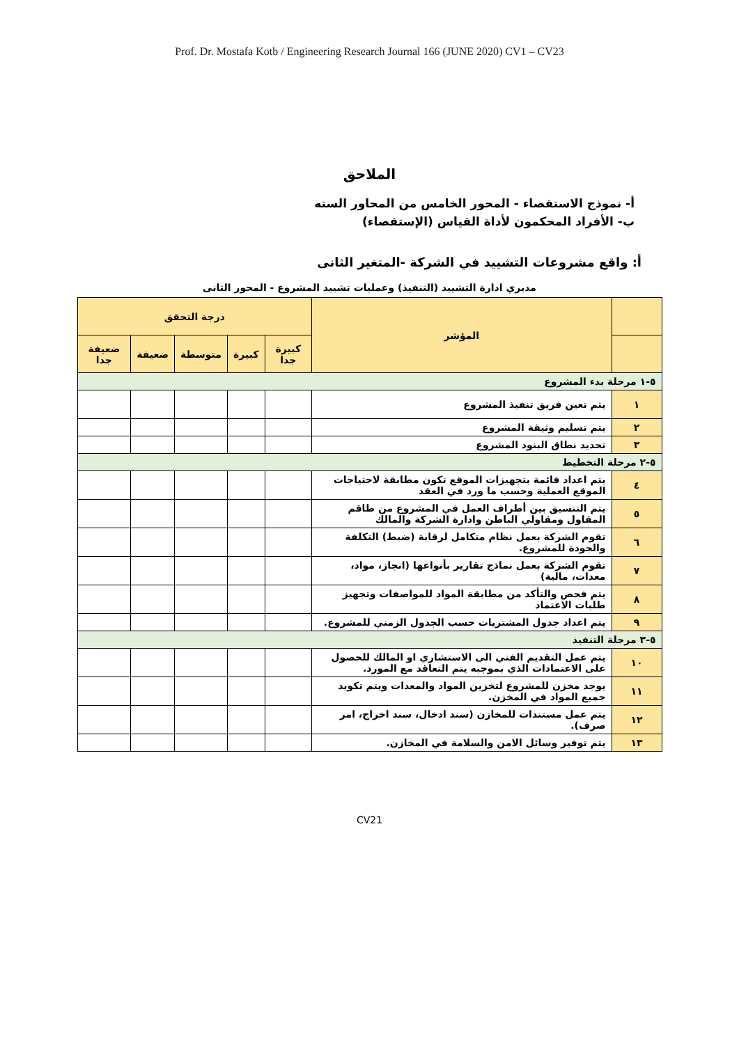Prof. Dr. Mostafa Kotb / Engineering Research Journal 166 (JUNE 2020) CV1 – CV23
الملاحق
أ- نموذج الاستقصاء - المحور الخامس من المحاور السته
ب- الأفراد المحكمون لأداة القياس (الإستقصاء)
أ: واقع مشروعات التشييد في الشركة -المتغير الثانى
مديري ادارة التشييد (التنفيذ) وعمليات تشييد المشروع - المحور الثانى
| | المؤشر | درجة التحقق | | | | |
| --- | --- | --- | --- | --- | --- | --- |
| | | كبيرة جدا | كبيرة | متوسطة | ضعيفة | ضعيفة جدا |
| ٥-١ مرحلة بدء المشروع | | | | | | |
| ١ | يتم تعين فريق تنفيذ المشروع | | | | | |
| ٢ | يتم تسليم وثيقة المشروع | | | | | |
| ٣ | تحديد نطاق البنود المشروع | | | | | |
| ٥-٢ مرحلة التخطيط | | | | | | |
| ٤ | يتم اعداد قائمة بتجهيزات الموقع تكون مطابقة لاحتياجات الموقع العملية وحسب ما ورد في العقد | | | | | |
| ٥ | يتم التنسيق بين أطراف العمل في المشروع من طاقم المقاول ومقاولي الباطن وادارة الشركة والمالك | | | | | |
| ٦ | تقوم الشركة بعمل نظام متكامل لرقابة (ضبط) التكلفة والجودة للمشروع. | | | | | |
| ٧ | تقوم الشركة بعمل نماذج تقارير بأنواعها (انجاز، مواد، معدات، مالية) | | | | | |
| ٨ | يتم فحص والتأكد من مطابقة المواد للمواصفات وتجهيز طلبات الاعتماد | | | | | |
| ٩ | يتم اعداد جدول المشتريات حسب الجدول الزمني للمشروع. | | | | | |
| ٥-٣ مرحلة التنفيذ | | | | | | |
| ١٠ | يتم عمل التقديم الفني الى الاستشاري او المالك للحصول على الاعتمادات الذي بموجبه يتم التعاقد مع المورد. | | | | | |
| ١١ | يوجد مخزن للمشروع لتخزين المواد والمعدات ويتم تكويد جميع المواد في المخزن. | | | | | |
| ١٢ | يتم عمل مستندات للمخازن (سند ادخال، سند اخراج، امر صرف). | | | | | |
| ١٣ | يتم توفير وسائل الامن والسلامة في المخازن. | | | | | |
CV21